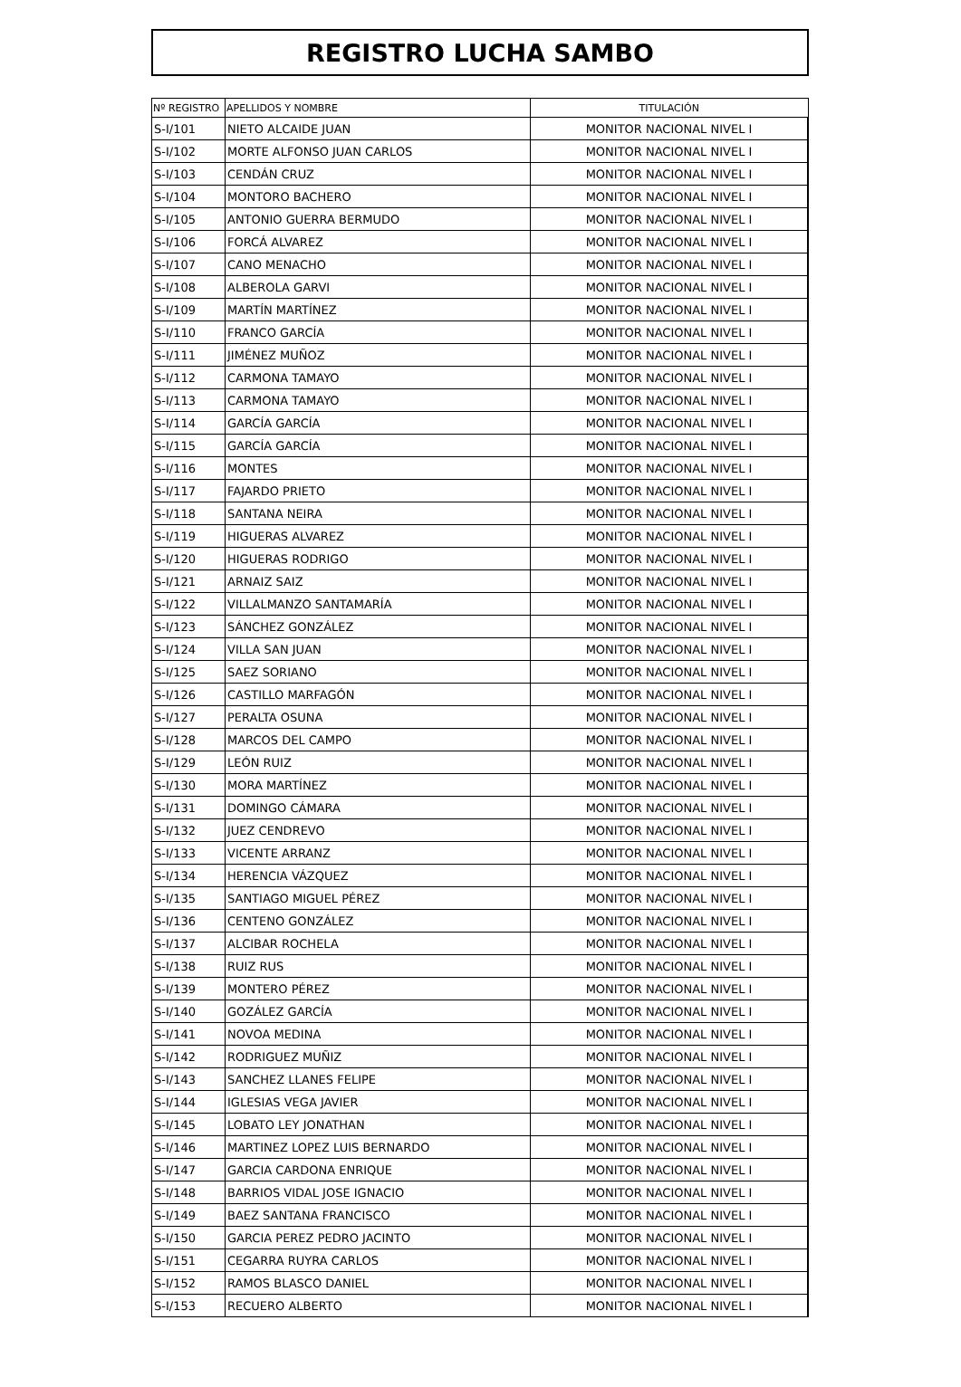REGISTRO LUCHA SAMBO
| Nº REGISTRO | APELLIDOS Y NOMBRE | TITULACIÓN |
| --- | --- | --- |
| S-I/101 | NIETO ALCAIDE JUAN | MONITOR NACIONAL NIVEL I |
| S-I/102 | MORTE ALFONSO JUAN CARLOS | MONITOR NACIONAL NIVEL I |
| S-I/103 | CENDÁN CRUZ | MONITOR NACIONAL NIVEL I |
| S-I/104 | MONTORO BACHERO | MONITOR NACIONAL NIVEL I |
| S-I/105 | ANTONIO GUERRA BERMUDO | MONITOR NACIONAL NIVEL I |
| S-I/106 | FORCÁ ALVAREZ | MONITOR NACIONAL NIVEL I |
| S-I/107 | CANO MENACHO | MONITOR NACIONAL NIVEL I |
| S-I/108 | ALBEROLA GARVI | MONITOR NACIONAL NIVEL I |
| S-I/109 | MARTÍN MARTÍNEZ | MONITOR NACIONAL NIVEL I |
| S-I/110 | FRANCO GARCÍA | MONITOR NACIONAL NIVEL I |
| S-I/111 | JIMÉNEZ MUÑOZ | MONITOR NACIONAL NIVEL I |
| S-I/112 | CARMONA TAMAYO | MONITOR NACIONAL NIVEL I |
| S-I/113 | CARMONA TAMAYO | MONITOR NACIONAL NIVEL I |
| S-I/114 | GARCÍA GARCÍA | MONITOR NACIONAL NIVEL I |
| S-I/115 | GARCÍA GARCÍA | MONITOR NACIONAL NIVEL I |
| S-I/116 | MONTES | MONITOR NACIONAL NIVEL I |
| S-I/117 | FAJARDO PRIETO | MONITOR NACIONAL NIVEL I |
| S-I/118 | SANTANA NEIRA | MONITOR NACIONAL NIVEL I |
| S-I/119 | HIGUERAS ALVAREZ | MONITOR NACIONAL NIVEL I |
| S-I/120 | HIGUERAS RODRIGO | MONITOR NACIONAL NIVEL I |
| S-I/121 | ARNAIZ SAIZ | MONITOR NACIONAL NIVEL I |
| S-I/122 | VILLALMANZO SANTAMARÍA | MONITOR NACIONAL NIVEL I |
| S-I/123 | SÁNCHEZ GONZÁLEZ | MONITOR NACIONAL NIVEL I |
| S-I/124 | VILLA SAN JUAN | MONITOR NACIONAL NIVEL I |
| S-I/125 | SAEZ SORIANO | MONITOR NACIONAL NIVEL I |
| S-I/126 | CASTILLO MARFAGÓN | MONITOR NACIONAL NIVEL I |
| S-I/127 | PERALTA OSUNA | MONITOR NACIONAL NIVEL I |
| S-I/128 | MARCOS DEL CAMPO | MONITOR NACIONAL NIVEL I |
| S-I/129 | LEÓN RUIZ | MONITOR NACIONAL NIVEL I |
| S-I/130 | MORA MARTÍNEZ | MONITOR NACIONAL NIVEL I |
| S-I/131 | DOMINGO CÁMARA | MONITOR NACIONAL NIVEL I |
| S-I/132 | JUEZ CENDREVO | MONITOR NACIONAL NIVEL I |
| S-I/133 | VICENTE ARRANZ | MONITOR NACIONAL NIVEL I |
| S-I/134 | HERENCIA VÁZQUEZ | MONITOR NACIONAL NIVEL I |
| S-I/135 | SANTIAGO MIGUEL PÉREZ | MONITOR NACIONAL NIVEL I |
| S-I/136 | CENTENO GONZÁLEZ | MONITOR NACIONAL NIVEL I |
| S-I/137 | ALCIBAR ROCHELA | MONITOR NACIONAL NIVEL I |
| S-I/138 | RUIZ RUS | MONITOR NACIONAL NIVEL I |
| S-I/139 | MONTERO PÉREZ | MONITOR NACIONAL NIVEL I |
| S-I/140 | GOZÁLEZ GARCÍA | MONITOR NACIONAL NIVEL I |
| S-I/141 | NOVOA MEDINA | MONITOR NACIONAL NIVEL I |
| S-I/142 | RODRIGUEZ MUÑIZ | MONITOR NACIONAL NIVEL I |
| S-I/143 | SANCHEZ LLANES FELIPE | MONITOR NACIONAL NIVEL I |
| S-I/144 | IGLESIAS VEGA JAVIER | MONITOR NACIONAL NIVEL I |
| S-I/145 | LOBATO LEY JONATHAN | MONITOR NACIONAL NIVEL I |
| S-I/146 | MARTINEZ LOPEZ LUIS BERNARDO | MONITOR NACIONAL NIVEL I |
| S-I/147 | GARCIA CARDONA ENRIQUE | MONITOR NACIONAL NIVEL I |
| S-I/148 | BARRIOS VIDAL JOSE IGNACIO | MONITOR NACIONAL NIVEL I |
| S-I/149 | BAEZ SANTANA FRANCISCO | MONITOR NACIONAL NIVEL I |
| S-I/150 | GARCIA PEREZ PEDRO JACINTO | MONITOR NACIONAL NIVEL I |
| S-I/151 | CEGARRA RUYRA CARLOS | MONITOR NACIONAL NIVEL I |
| S-I/152 | RAMOS BLASCO DANIEL | MONITOR NACIONAL NIVEL I |
| S-I/153 | RECUERO ALBERTO | MONITOR NACIONAL NIVEL I |